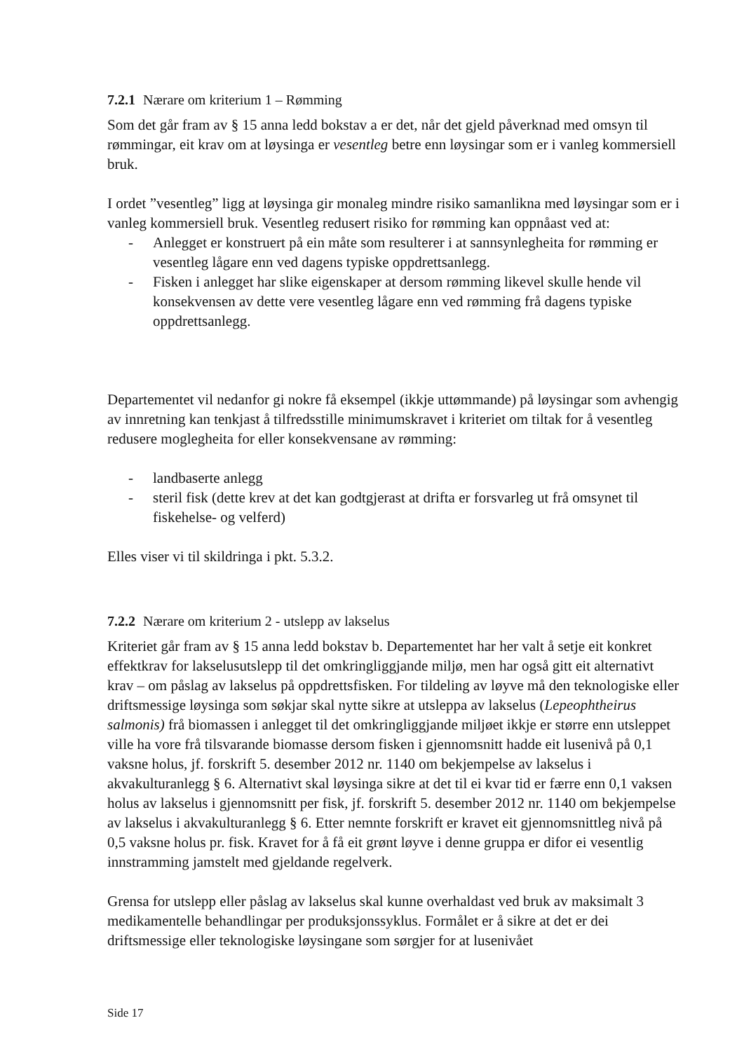7.2.1 Nærare om kriterium 1 – Rømming
Som det går fram av § 15 anna ledd bokstav a er det, når det gjeld påverknad med omsyn til rømmingar, eit krav om at løysinga er vesentleg betre enn løysingar som er i vanleg kommersiell bruk.
I ordet ”vesentleg” ligg at løysinga gir monaleg mindre risiko samanlikna med løysingar som er i vanleg kommersiell bruk. Vesentleg redusert risiko for rømming kan oppnåast ved at:
- Anlegget er konstruert på ein måte som resulterer i at sannsynlegheita for rømming er vesentleg lågare enn ved dagens typiske oppdrettsanlegg.
- Fisken i anlegget har slike eigenskaper at dersom rømming likevel skulle hende vil konsekvensen av dette vere vesentleg lågare enn ved rømming frå dagens typiske oppdrettsanlegg.
Departementet vil nedanfor gi nokre få eksempel (ikkje uttømmande) på løysingar som avhengig av innretning kan tenkjast å tilfredsstille minimumskravet i kriteriet om tiltak for å vesentleg redusere moglegheita for eller konsekvensane av rømming:
- landbaserte anlegg
- steril fisk (dette krev at det kan godtgjerast at drifta er forsvarleg ut frå omsynet til fiskehelse- og velferd)
Elles viser vi til skildringa i pkt. 5.3.2.
7.2.2 Nærare om kriterium 2 - utslepp av lakselus
Kriteriet går fram av § 15 anna ledd bokstav b. Departementet har her valt å setje eit konkret effektkrav for lakselusutslepp til det omkringliggjande miljø, men har også gitt eit alternativt krav – om påslag av lakselus på oppdrettsfisken. For tildeling av løyve må den teknologiske eller driftsmessige løysinga som søkjar skal nytte sikre at utsleppa av lakselus (Lepeophtheirus salmonis) frå biomassen i anlegget til det omkringliggjande miljøet ikkje er større enn utsleppet ville ha vore frå tilsvarande biomasse dersom fisken i gjennomsnitt hadde eit lusenivå på 0,1 vaksne holus, jf. forskrift 5. desember 2012 nr. 1140 om bekjempelse av lakselus i akvakulturanlegg § 6. Alternativt skal løysinga sikre at det til ei kvar tid er færre enn 0,1 vaksen holus av lakselus i gjennomsnitt per fisk, jf. forskrift 5. desember 2012 nr. 1140 om bekjempelse av lakselus i akvakulturanlegg § 6. Etter nemnte forskrift er kravet eit gjennomsnittleg nivå på 0,5 vaksne holus pr. fisk. Kravet for å få eit grønt løyve i denne gruppa er difor ei vesentlig innstramming jamstelt med gjeldande regelverk.
Grensa for utslepp eller påslag av lakselus skal kunne overhaldast ved bruk av maksimalt 3 medikamentelle behandlingar per produksjonssyklus. Formålet er å sikre at det er dei driftsmessige eller teknologiske løysingane som sørgjer for at lusenivået
Side 17